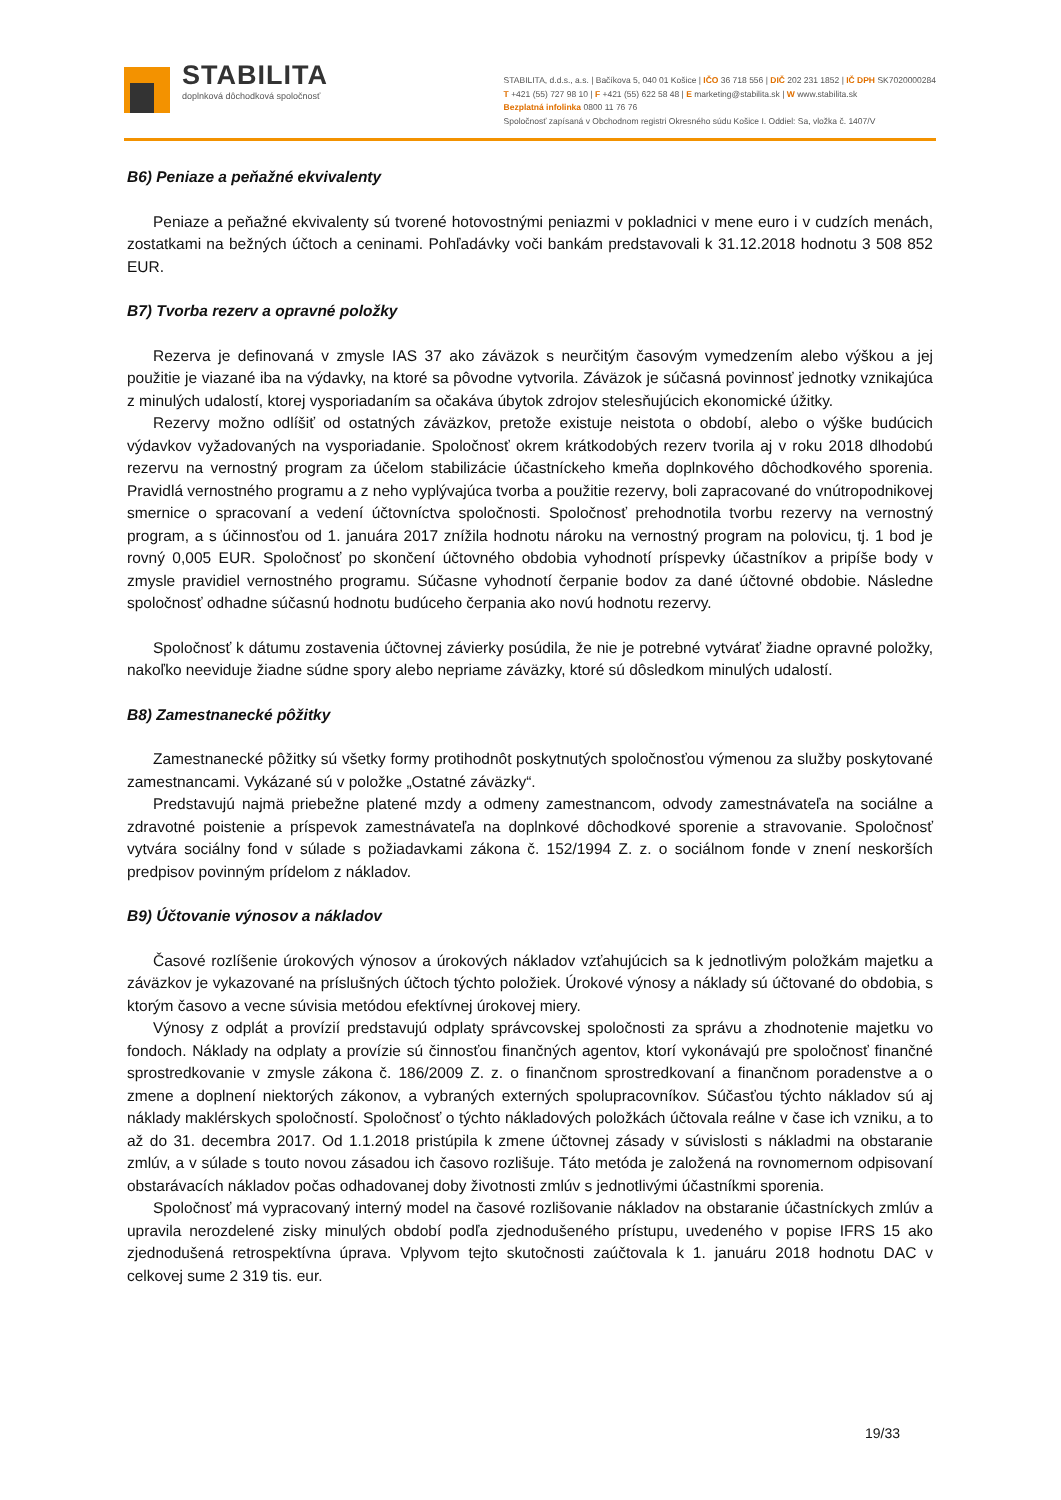STABILITA
doplnková dôchodková spoločnosť
STABILITA, d.d.s., a.s. | Bačíkova 5, 040 01 Košice | IČO 36 718 556 | DIČ 202 231 1852 | IČ DPH SK7020000284
T +421 (55) 727 98 10 | F +421 (55) 622 58 48 | E marketing@stabilita.sk | W www.stabilita.sk
Bezplatná infolinka 0800 11 76 76
Spoločnosť zapísaná v Obchodnom registri Okresného súdu Košice I. Oddiel: Sa, vložka č. 1407/V
B6) Peniaze a peňažné ekvivalenty
Peniaze a peňažné ekvivalenty sú tvorené hotovostnými peniazmi v pokladnici v mene euro i v cudzích menách, zostatkami na bežných účtoch a ceninami. Pohľadávky voči bankám predstavovali k 31.12.2018 hodnotu 3 508 852 EUR.
B7) Tvorba rezerv a opravné položky
Rezerva je definovaná v zmysle IAS 37 ako záväzok s neurčitým časovým vymedzením alebo výškou a jej použitie je viazané iba na výdavky, na ktoré sa pôvodne vytvorila. Záväzok je súčasná povinnosť jednotky vznikajúca z minulých udalostí, ktorej vysporiadaním sa očakáva úbytok zdrojov stelesňujúcich ekonomické úžitky.
Rezervy možno odlíšiť od ostatných záväzkov, pretože existuje neistota o období, alebo o výške budúcich výdavkov vyžadovaných na vysporiadanie. Spoločnosť okrem krátkodobých rezerv tvorila aj v roku 2018 dlhodobú rezervu na vernostný program za účelom stabilizácie účastníckeho kmeňa doplnkového dôchodkového sporenia. Pravidlá vernostného programu a z neho vyplývajúca tvorba a použitie rezervy, boli zapracované do vnútropodnikovej smernice o spracovaní a vedení účtovníctva spoločnosti. Spoločnosť prehodnotila tvorbu rezervy na vernostný program, a s účinnosťou od 1. januára 2017 znížila hodnotu nároku na vernostný program na polovicu, tj. 1 bod je rovný 0,005 EUR. Spoločnosť po skončení účtovného obdobia vyhodnotí príspevky účastníkov a pripíše body v zmysle pravidiel vernostného programu. Súčasne vyhodnotí čerpanie bodov za dané účtovné obdobie. Následne spoločnosť odhadne súčasnú hodnotu budúceho čerpania ako novú hodnotu rezervy.
Spoločnosť k dátumu zostavenia účtovnej závierky posúdila, že nie je potrebné vytvárať žiadne opravné položky, nakoľko neeviduje žiadne súdne spory alebo nepriame záväzky, ktoré sú dôsledkom minulých udalostí.
B8) Zamestnanecké pôžitky
Zamestnanecké pôžitky sú všetky formy protihodnôt poskytnutých spoločnosťou výmenou za služby poskytované zamestnancami. Vykázané sú v položke „Ostatné záväzky“.
Predstavujú najmä priebežne platené mzdy a odmeny zamestnancom, odvody zamestnávateľa na sociálne a zdravotné poistenie a príspevok zamestnávateľa na doplnkové dôchodkové sporenie a stravovanie. Spoločnosť vytvára sociálny fond v súlade s požiadavkami zákona č. 152/1994 Z. z. o sociálnom fonde v znení neskorších predpisov povinným prídelom z nákladov.
B9) Účtovanie výnosov a nákladov
Časové rozlíšenie úrokových výnosov a úrokových nákladov vzťahujúcich sa k jednotlivým položkám majetku a záväzkov je vykazované na príslušných účtoch týchto položiek. Úrokové výnosy a náklady sú účtované do obdobia, s ktorým časovo a vecne súvisia metódou efektívnej úrokovej miery.
Výnosy z odplát a provízií predstavujú odplaty správcovskej spoločnosti za správu a zhodnotenie majetku vo fondoch. Náklady na odplaty a provízie sú činnosťou finančných agentov, ktorí vykonávajú pre spoločnosť finančné sprostredkovanie v zmysle zákona č. 186/2009 Z. z. o finančnom sprostredkovaní a finančnom poradenstve a o zmene a doplnení niektorých zákonov, a vybraných externých spolupracovníkov. Súčasťou týchto nákladov sú aj náklady maklérskych spoločností. Spoločnosť o týchto nákladových položkách účtovala reálne v čase ich vzniku, a to až do 31. decembra 2017. Od 1.1.2018 pristúpila k zmene účtovnej zásady v súvislosti s nákladmi na obstaranie zmlúv, a v súlade s touto novou zásadou ich časovo rozlišuje. Táto metóda je založená na rovnomernom odpisovaní obstarávacích nákladov počas odhadovanej doby životnosti zmlúv s jednotlivými účastníkmi sporenia.
Spoločnosť má vypracovaný interný model na časové rozlišovanie nákladov na obstaranie účastníckych zmlúv a upravila nerozdelené zisky minulých období podľa zjednodušeného prístupu, uvedeného v popise IFRS 15 ako zjednodušená retrospektívna úprava. Vplyvom tejto skutočnosti zaúčtovala k 1. januáru 2018 hodnotu DAC v celkovej sume 2 319 tis. eur.
19/33